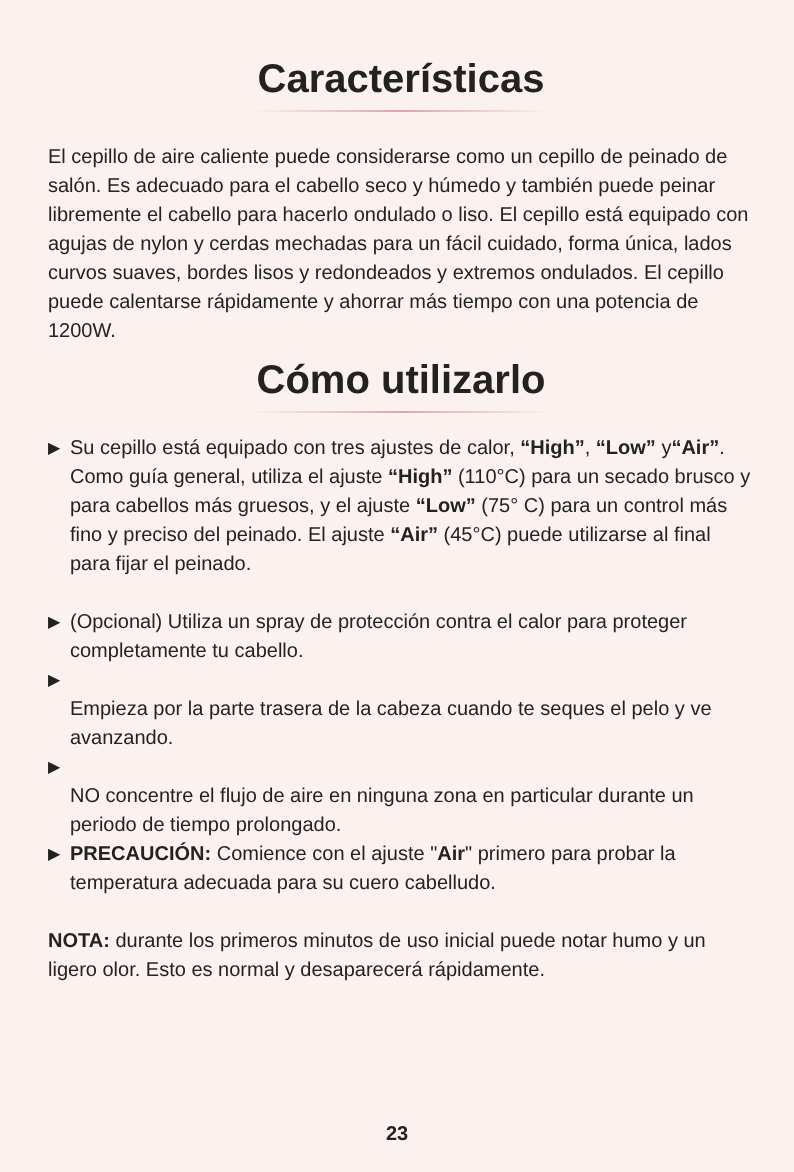Características
El cepillo de aire caliente puede considerarse como un cepillo de peinado de salón. Es adecuado para el cabello seco y húmedo y también puede peinar libremente el cabello para hacerlo ondulado o liso. El cepillo está equipado con agujas de nylon y cerdas mechadas para un fácil cuidado, forma única, lados curvos suaves, bordes lisos y redondeados y extremos ondulados. El cepillo puede calentarse rápidamente y ahorrar más tiempo con una potencia de 1200W.
Cómo utilizarlo
▶ Su cepillo está equipado con tres ajustes de calor, “High”, “Low” y“Air”. Como guía general, utiliza el ajuste “High” (110°C) para un secado brusco y para cabellos más gruesos, y el ajuste “Low” (75° C) para un control más fino y preciso del peinado. El ajuste “Air” (45°C) puede utilizarse al final para fijar el peinado.
▶ (Opcional) Utiliza un spray de protección contra el calor para proteger completamente tu cabello.
▶
Empieza por la parte trasera de la cabeza cuando te seques el pelo y ve avanzando.
▶
NO concentre el flujo de aire en ninguna zona en particular durante un periodo de tiempo prolongado.
▶ PRECAUCIÓN: Comience con el ajuste "Air" primero para probar la temperatura adecuada para su cuero cabelludo.
NOTA: durante los primeros minutos de uso inicial puede notar humo y un ligero olor. Esto es normal y desaparecerá rápidamente.
23